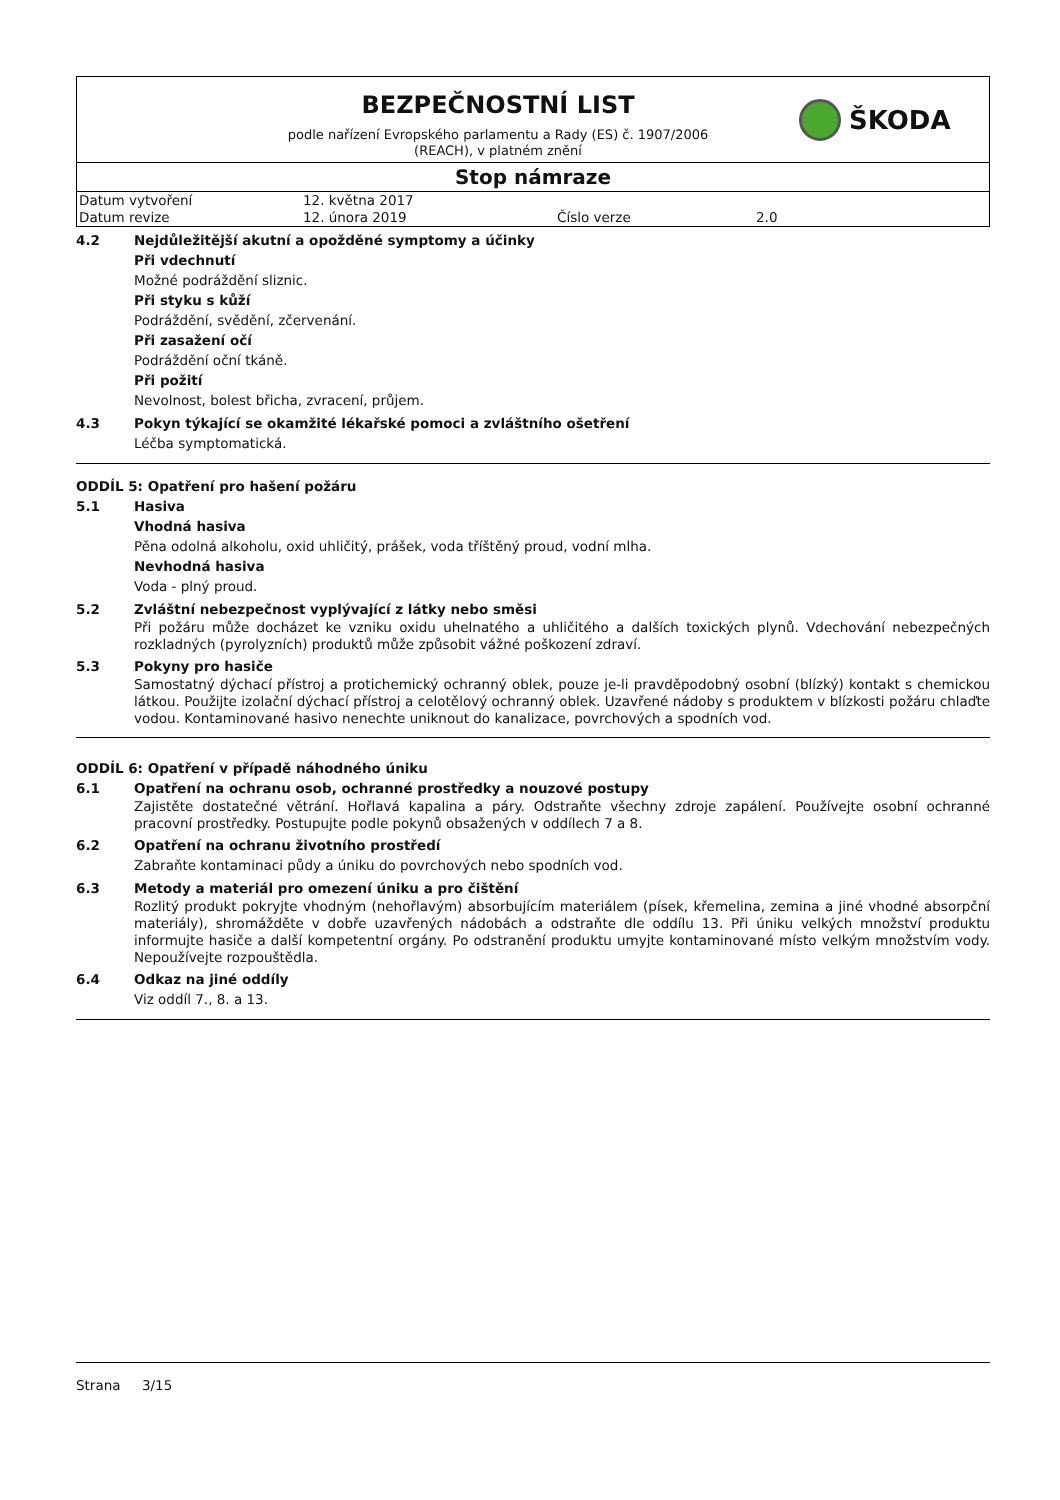BEZPEČNOSTNÍ LIST
podle nařízení Evropského parlamentu a Rady (ES) č. 1907/2006
(REACH), v platném znění
ŠKODA
Stop námraze
| Datum vytvoření | 12. května 2017 | | |
| Datum revize | 12. února 2019 | Číslo verze | 2.0 |
4.2 Nejdůležitější akutní a opožděné symptomy a účinky
Při vdechnutí
Možné podráždění sliznic.
Při styku s kůží
Podráždění, svědění, zčervenání.
Při zasažení očí
Podráždění oční tkáně.
Při požití
Nevolnost, bolest břicha, zvracení, průjem.
4.3 Pokyn týkající se okamžité lékařské pomoci a zvláštního ošetření
Léčba symptomatická.
ODDÍL 5: Opatření pro hašení požáru
5.1 Hasiva
Vhodná hasiva
Pěna odolná alkoholu, oxid uhličitý, prášek, voda tříštěný proud, vodní mlha.
Nevhodná hasiva
Voda - plný proud.
5.2 Zvláštní nebezpečnost vyplývající z látky nebo směsi
Při požáru může docházet ke vzniku oxidu uhelnatého a uhličitého a dalších toxických plynů. Vdechování nebezpečných rozkladných (pyrolyzních) produktů může způsobit vážné poškození zdraví.
5.3 Pokyny pro hasiče
Samostatný dýchací přístroj a protichemický ochranný oblek, pouze je-li pravděpodobný osobní (blízký) kontakt s chemickou látkou. Použijte izolační dýchací přístroj a celotělový ochranný oblek. Uzavřené nádoby s produktem v blízkosti požáru chlaďte vodou. Kontaminované hasivo nenechte uniknout do kanalizace, povrchových a spodních vod.
ODDÍL 6: Opatření v případě náhodného úniku
6.1 Opatření na ochranu osob, ochranné prostředky a nouzové postupy
Zajistěte dostatečné větrání. Hořlavá kapalina a páry. Odstraňte všechny zdroje zapálení. Používejte osobní ochranné pracovní prostředky. Postupujte podle pokynů obsažených v oddílech 7 a 8.
6.2 Opatření na ochranu životního prostředí
Zabraňte kontaminaci půdy a úniku do povrchových nebo spodních vod.
6.3 Metody a materiál pro omezení úniku a pro čištění
Rozlitý produkt pokryjte vhodným (nehořlavým) absorbujícím materiálem (písek, křemelina, zemina a jiné vhodné absorpční materiály), shromážděte v dobře uzavřených nádobách a odstraňte dle oddílu 13. Při úniku velkých množství produktu informujte hasiče a další kompetentní orgány. Po odstranění produktu umyjte kontaminované místo velkým množstvím vody. Nepoužívejte rozpouštědla.
6.4 Odkaz na jiné oddíly
Viz oddíl 7., 8. a 13.
Strana 3/15